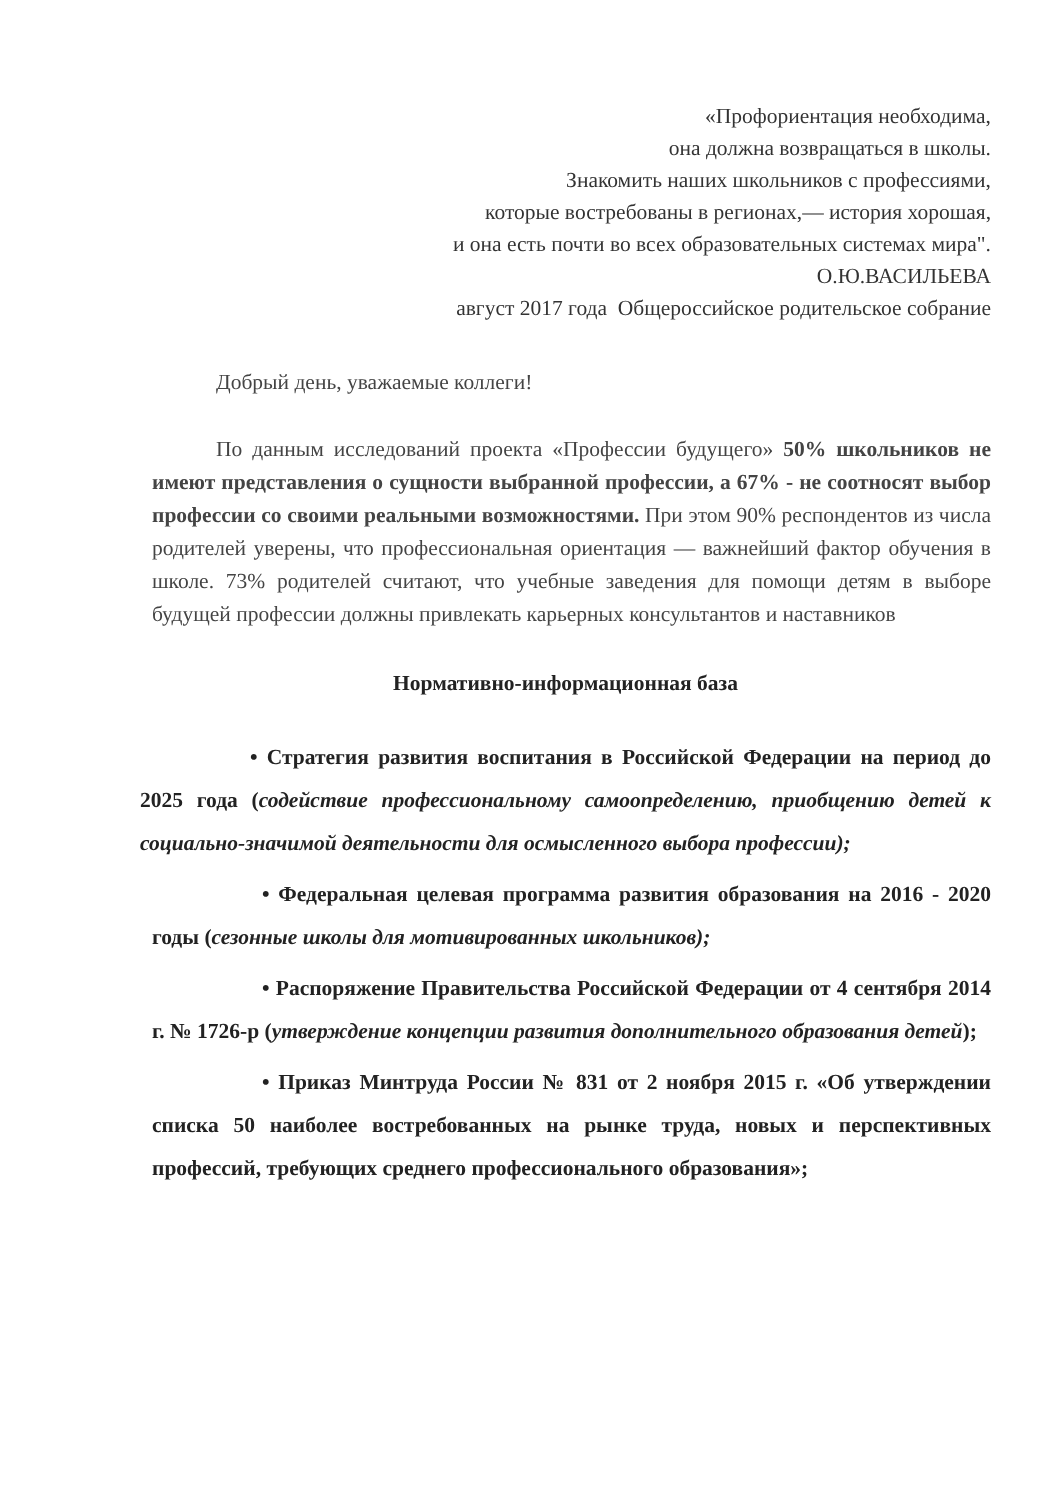«Профориентация необходима,
она должна возвращаться в школы.
Знакомить наших школьников с профессиями,
которые востребованы в регионах,— история хорошая,
и она есть почти во всех образовательных системах мира".
О.Ю.ВАСИЛЬЕВА
август 2017 года Общероссийское родительское собрание
Добрый день, уважаемые коллеги!
По данным исследований проекта «Профессии будущего» 50% школьников не имеют представления о сущности выбранной профессии, а 67% - не соотносят выбор профессии со своими реальными возможностями. При этом 90% респондентов из числа родителей уверены, что профессиональная ориентация — важнейший фактор обучения в школе. 73% родителей считают, что учебные заведения для помощи детям в выборе будущей профессии должны привлекать карьерных консультантов и наставников
Нормативно-информационная база
• Стратегия развития воспитания в Российской Федерации на период до 2025 года (содействие профессиональному самоопределению, приобщению детей к социально-значимой деятельности для осмысленного выбора профессии);
• Федеральная целевая программа развития образования на 2016 - 2020 годы (сезонные школы для мотивированных школьников);
• Распоряжение Правительства Российской Федерации от 4 сентября 2014 г. № 1726-р (утверждение концепции развития дополнительного образования детей);
• Приказ Минтруда России № 831 от 2 ноября 2015 г. «Об утверждении списка 50 наиболее востребованных на рынке труда, новых и перспективных профессий, требующих среднего профессионального образования»;